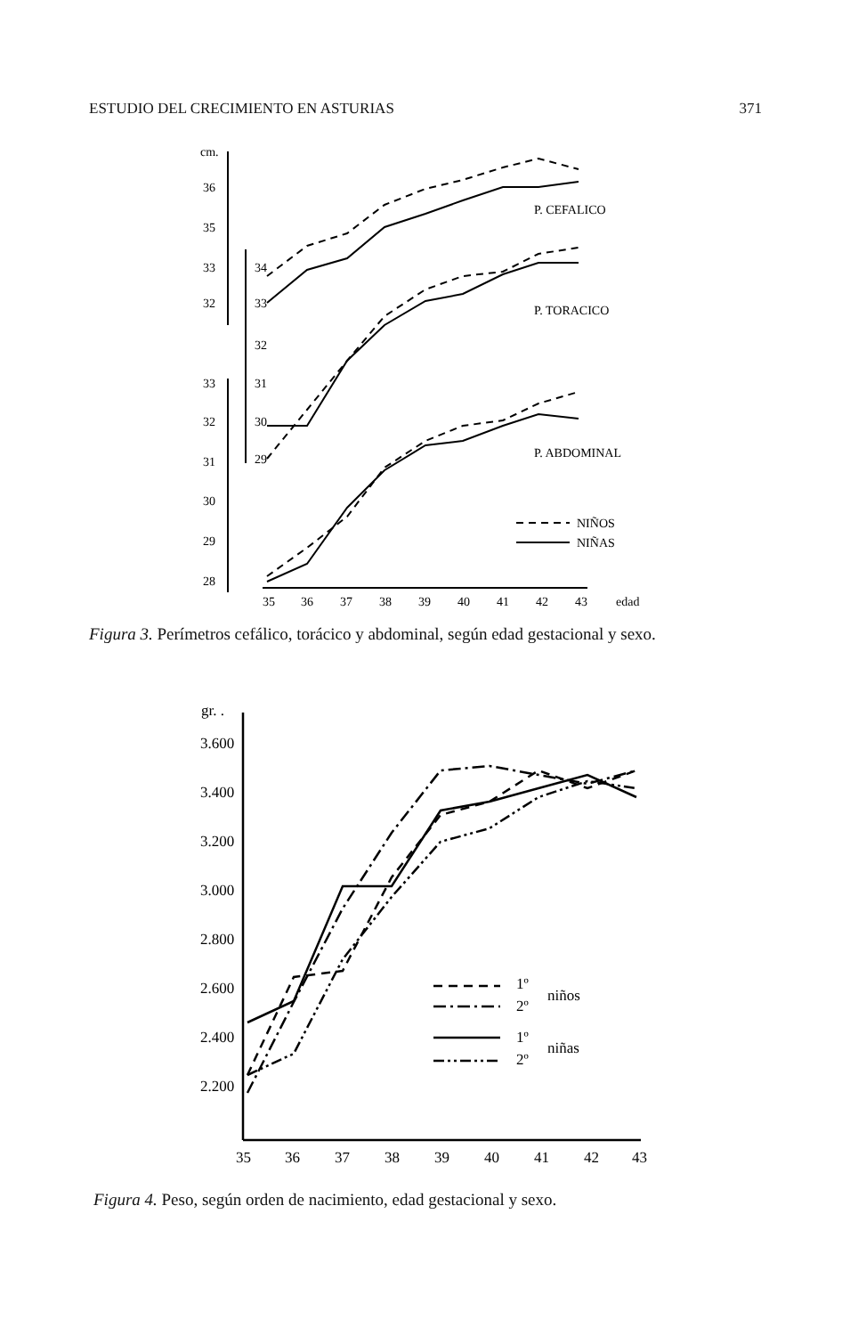ESTUDIO DEL CRECIMIENTO EN ASTURIAS 371
cm.
36
35
33
32
34
33
32
31
30
29
33
32
31
30
29
28
P. CEFALICO
P. TORACICO
P. ABDOMINAL
NIÑOS
NIÑAS
35
36
37
38
39
40
41
42
43
edad
Figura 3. Perímetros cefálico, torácico y abdominal, según edad gestacional y sexo.
gr. .
3.600
3.400
3.200
3.000
2.800
2.600
2.400
2.200
1º
2º
niños
1º
2º
niñas
35
36
37
38
39
40
41
42
43
Figura 4. Peso, según orden de nacimiento, edad gestacional y sexo.